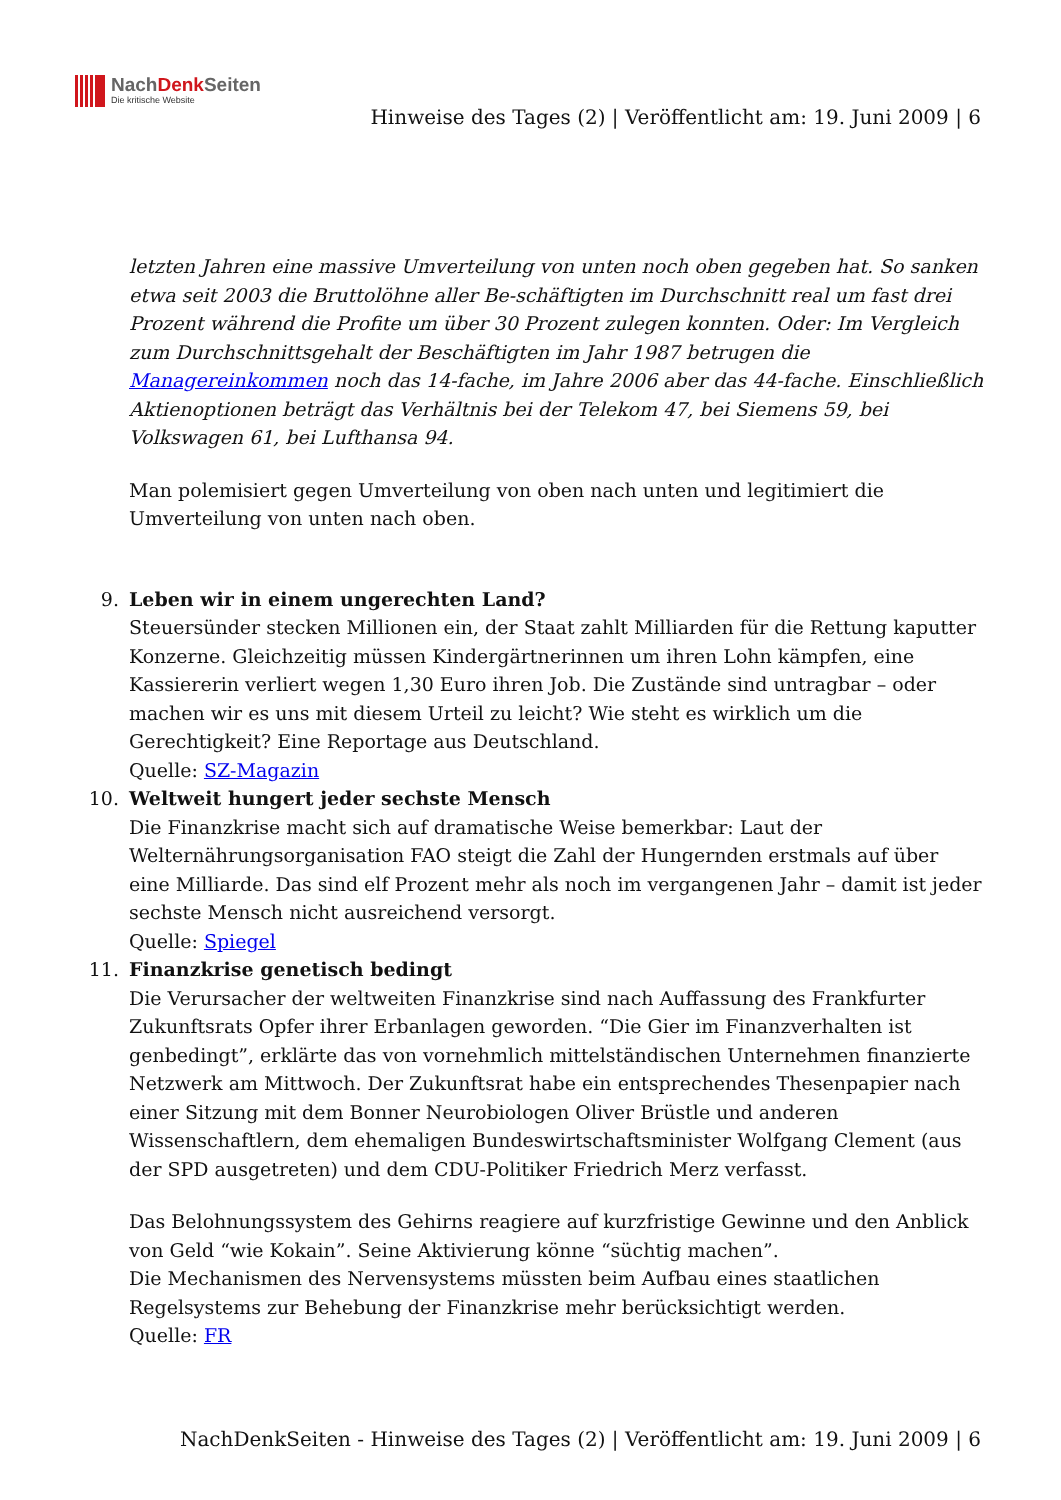NachDenk Seiten
Die kritische Website
Hinweise des Tages (2) | Veröffentlicht am: 19. Juni 2009 | 6
letzten Jahren eine massive Umverteilung von unten noch oben gegeben hat. So sanken etwa seit 2003 die Bruttolöhne aller Be-schäftigten im Durchschnitt real um fast drei Prozent während die Profite um über 30 Prozent zulegen konnten. Oder: Im Vergleich zum Durchschnittsgehalt der Beschäftigten im Jahr 1987 betrugen die Managereinkommen noch das 14-fache, im Jahre 2006 aber das 44-fache. Einschließlich Aktienoptionen beträgt das Verhältnis bei der Telekom 47, bei Siemens 59, bei Volkswagen 61, bei Lufthansa 94.
Man polemisiert gegen Umverteilung von oben nach unten und legitimiert die Umverteilung von unten nach oben.
9. Leben wir in einem ungerechten Land?
Steuersünder stecken Millionen ein, der Staat zahlt Milliarden für die Rettung kaputter Konzerne. Gleichzeitig müssen Kindergärtnerinnen um ihren Lohn kämpfen, eine Kassiererin verliert wegen 1,30 Euro ihren Job. Die Zustände sind untragbar – oder machen wir es uns mit diesem Urteil zu leicht? Wie steht es wirklich um die Gerechtigkeit? Eine Reportage aus Deutschland.
Quelle: SZ-Magazin
10. Weltweit hungert jeder sechste Mensch
Die Finanzkrise macht sich auf dramatische Weise bemerkbar: Laut der Welternährungsorganisation FAO steigt die Zahl der Hungernden erstmals auf über eine Milliarde. Das sind elf Prozent mehr als noch im vergangenen Jahr – damit ist jeder sechste Mensch nicht ausreichend versorgt.
Quelle: Spiegel
11. Finanzkrise genetisch bedingt
Die Verursacher der weltweiten Finanzkrise sind nach Auffassung des Frankfurter Zukunftsrats Opfer ihrer Erbanlagen geworden. “Die Gier im Finanzverhalten ist genbedingt”, erklärte das von vornehmlich mittelständischen Unternehmen finanzierte Netzwerk am Mittwoch. Der Zukunftsrat habe ein entsprechendes Thesenpapier nach einer Sitzung mit dem Bonner Neurobiologen Oliver Brüstle und anderen Wissenschaftlern, dem ehemaligen Bundeswirtschaftsminister Wolfgang Clement (aus der SPD ausgetreten) und dem CDU-Politiker Friedrich Merz verfasst.
Das Belohnungssystem des Gehirns reagiere auf kurzfristige Gewinne und den Anblick von Geld “wie Kokain”. Seine Aktivierung könne “süchtig machen”.
Die Mechanismen des Nervensystems müssten beim Aufbau eines staatlichen Regelsystems zur Behebung der Finanzkrise mehr berücksichtigt werden.
Quelle: FR
NachDenkSeiten - Hinweise des Tages (2) | Veröffentlicht am: 19. Juni 2009 | 6